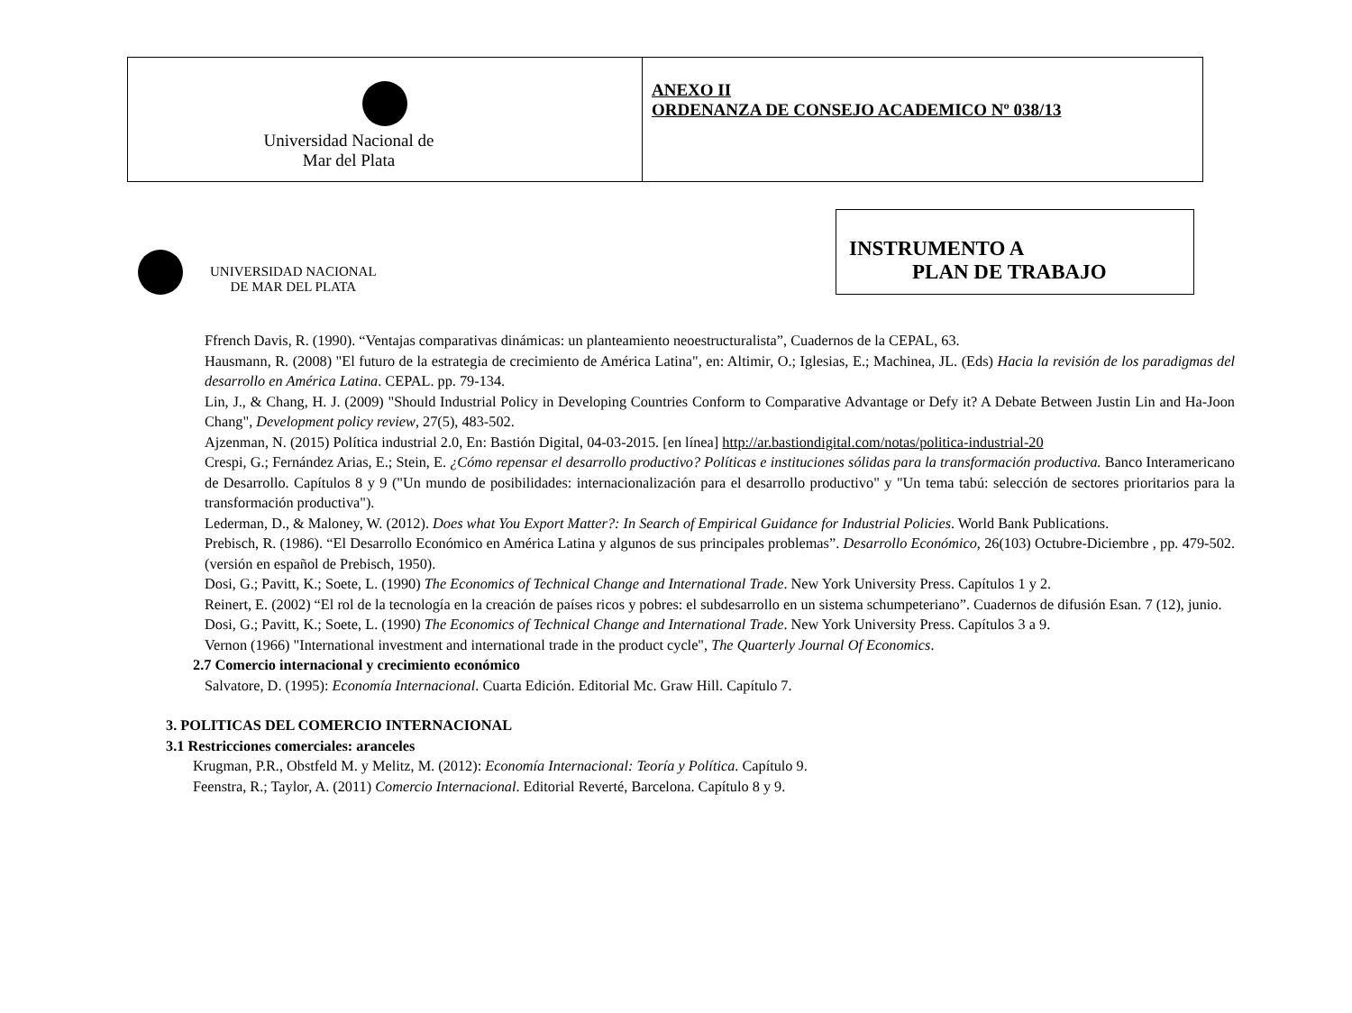| Universidad Nacional de Mar del Plata | ANEXO II ORDENANZA DE CONSEJO ACADEMICO Nº 038/13 |
INSTRUMENTO A
PLAN DE TRABAJO
UNIVERSIDAD NACIONAL
DE MAR DEL PLATA
Ffrench Davis, R. (1990). “Ventajas comparativas dinámicas: un planteamiento neoestructuralista”, Cuadernos de la CEPAL, 63.
Hausmann, R. (2008) "El futuro de la estrategia de crecimiento de América Latina", en: Altimir, O.; Iglesias, E.; Machinea, JL. (Eds) Hacia la revisión de los paradigmas del desarrollo en América Latina. CEPAL. pp. 79-134.
Lin, J., & Chang, H. J. (2009) "Should Industrial Policy in Developing Countries Conform to Comparative Advantage or Defy it? A Debate Between Justin Lin and Ha-Joon Chang", Development policy review, 27(5), 483-502.
Ajzenman, N. (2015) Política industrial 2.0, En: Bastión Digital, 04-03-2015. [en línea] http://ar.bastiondigital.com/notas/politica-industrial-20
Crespi, G.; Fernández Arias, E.; Stein, E. ¿Cómo repensar el desarrollo productivo? Políticas e instituciones sólidas para la transformación productiva. Banco Interamericano de Desarrollo. Capítulos 8 y 9 ("Un mundo de posibilidades: internacionalización para el desarrollo productivo" y "Un tema tabú: selección de sectores prioritarios para la transformación productiva").
Lederman, D., & Maloney, W. (2012). Does what You Export Matter?: In Search of Empirical Guidance for Industrial Policies. World Bank Publications.
Prebisch, R. (1986). “El Desarrollo Económico en América Latina y algunos de sus principales problemas”. Desarrollo Económico, 26(103) Octubre-Diciembre , pp. 479-502. (versión en español de Prebisch, 1950).
Dosi, G.; Pavitt, K.; Soete, L. (1990) The Economics of Technical Change and International Trade. New York University Press. Capítulos 1 y 2.
Reinert, E. (2002) “El rol de la tecnología en la creación de países ricos y pobres: el subdesarrollo en un sistema schumpeteriano”. Cuadernos de difusión Esan. 7 (12), junio.
Dosi, G.; Pavitt, K.; Soete, L. (1990) The Economics of Technical Change and International Trade. New York University Press. Capítulos 3 a 9.
Vernon (1966) "International investment and international trade in the product cycle", The Quarterly Journal Of Economics.
2.7 Comercio internacional y crecimiento económico
Salvatore, D. (1995): Economía Internacional. Cuarta Edición. Editorial Mc. Graw Hill. Capítulo 7.
3. POLITICAS DEL COMERCIO INTERNACIONAL
3.1 Restricciones comerciales: aranceles
Krugman, P.R., Obstfeld M. y Melitz, M. (2012): Economía Internacional: Teoría y Política. Capítulo 9.
Feenstra, R.; Taylor, A. (2011) Comercio Internacional. Editorial Reverté, Barcelona. Capítulo 8 y 9.